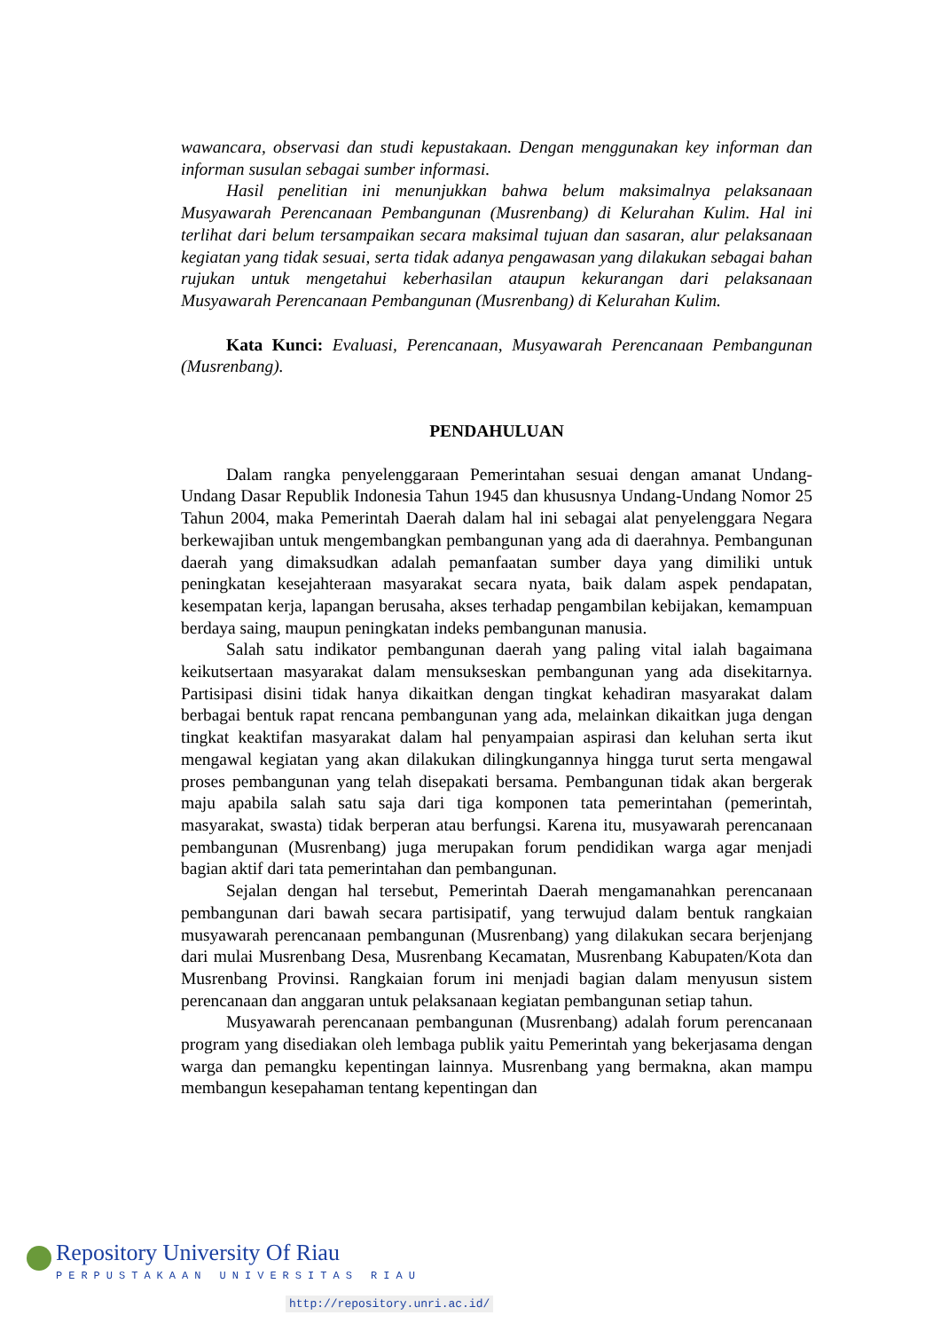wawancara, observasi dan studi kepustakaan. Dengan menggunakan key informan dan informan susulan sebagai sumber informasi.
Hasil penelitian ini menunjukkan bahwa belum maksimalnya pelaksanaan Musyawarah Perencanaan Pembangunan (Musrenbang) di Kelurahan Kulim. Hal ini terlihat dari belum tersampaikan secara maksimal tujuan dan sasaran, alur pelaksanaan kegiatan yang tidak sesuai, serta tidak adanya pengawasan yang dilakukan sebagai bahan rujukan untuk mengetahui keberhasilan ataupun kekurangan dari pelaksanaan Musyawarah Perencanaan Pembangunan (Musrenbang) di Kelurahan Kulim.
Kata Kunci: Evaluasi, Perencanaan, Musyawarah Perencanaan Pembangunan (Musrenbang).
PENDAHULUAN
Dalam rangka penyelenggaraan Pemerintahan sesuai dengan amanat Undang-Undang Dasar Republik Indonesia Tahun 1945 dan khususnya Undang-Undang Nomor 25 Tahun 2004, maka Pemerintah Daerah dalam hal ini sebagai alat penyelenggara Negara berkewajiban untuk mengembangkan pembangunan yang ada di daerahnya. Pembangunan daerah yang dimaksudkan adalah pemanfaatan sumber daya yang dimiliki untuk peningkatan kesejahteraan masyarakat secara nyata, baik dalam aspek pendapatan, kesempatan kerja, lapangan berusaha, akses terhadap pengambilan kebijakan, kemampuan berdaya saing, maupun peningkatan indeks pembangunan manusia.
Salah satu indikator pembangunan daerah yang paling vital ialah bagaimana keikutsertaan masyarakat dalam mensukseskan pembangunan yang ada disekitarnya. Partisipasi disini tidak hanya dikaitkan dengan tingkat kehadiran masyarakat dalam berbagai bentuk rapat rencana pembangunan yang ada, melainkan dikaitkan juga dengan tingkat keaktifan masyarakat dalam hal penyampaian aspirasi dan keluhan serta ikut mengawal kegiatan yang akan dilakukan dilingkungannya hingga turut serta mengawal proses pembangunan yang telah disepakati bersama. Pembangunan tidak akan bergerak maju apabila salah satu saja dari tiga komponen tata pemerintahan (pemerintah, masyarakat, swasta) tidak berperan atau berfungsi. Karena itu, musyawarah perencanaan pembangunan (Musrenbang) juga merupakan forum pendidikan warga agar menjadi bagian aktif dari tata pemerintahan dan pembangunan.
Sejalan dengan hal tersebut, Pemerintah Daerah mengamanahkan perencanaan pembangunan dari bawah secara partisipatif, yang terwujud dalam bentuk rangkaian musyawarah perencanaan pembangunan (Musrenbang) yang dilakukan secara berjenjang dari mulai Musrenbang Desa, Musrenbang Kecamatan, Musrenbang Kabupaten/Kota dan Musrenbang Provinsi. Rangkaian forum ini menjadi bagian dalam menyusun sistem perencanaan dan anggaran untuk pelaksanaan kegiatan pembangunan setiap tahun.
Musyawarah perencanaan pembangunan (Musrenbang) adalah forum perencanaan program yang disediakan oleh lembaga publik yaitu Pemerintah yang bekerjasama dengan warga dan pemangku kepentingan lainnya. Musrenbang yang bermakna, akan mampu membangun kesepahaman tentang kepentingan dan
Repository University Of Riau
PERPUSTAKAAN UNIVERSITAS RIAU
http://repository.unri.ac.id/